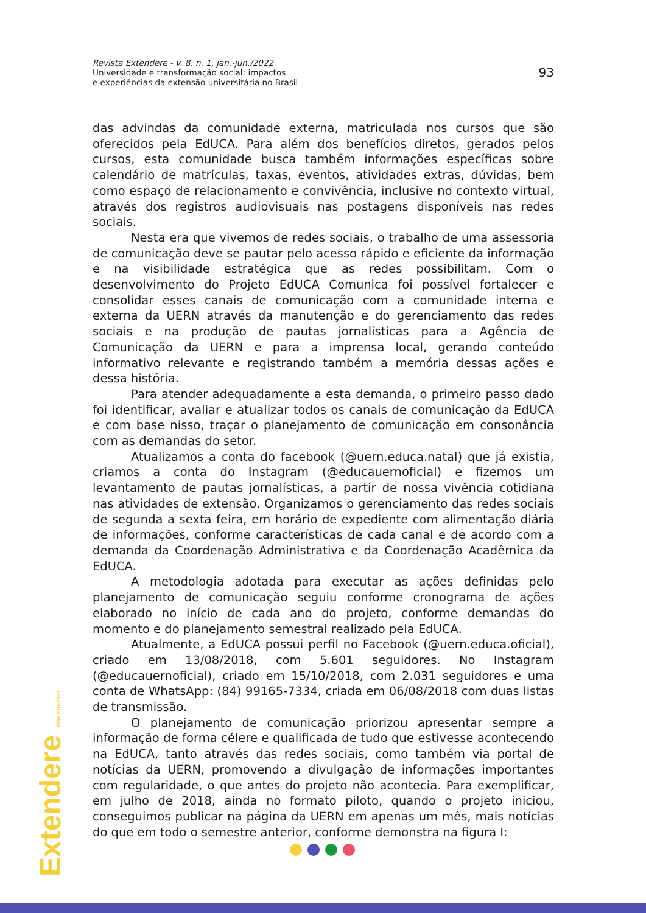Revista Extendere - v. 8, n. 1, jan.-jun./2022
Universidade e transformação social: impactos
e experiências da extensão universitária no Brasil
93
das advindas da comunidade externa, matriculada nos cursos que são oferecidos pela EdUCA. Para além dos benefícios diretos, gerados pelos cursos, esta comunidade busca também informações específicas sobre calendário de matrículas, taxas, eventos, atividades extras, dúvidas, bem como espaço de relacionamento e convivência, inclusive no contexto virtual, através dos registros audiovisuais nas postagens disponíveis nas redes sociais.
Nesta era que vivemos de redes sociais, o trabalho de uma assessoria de comunicação deve se pautar pelo acesso rápido e eficiente da informação e na visibilidade estratégica que as redes possibilitam. Com o desenvolvimento do Projeto EdUCA Comunica foi possível fortalecer e consolidar esses canais de comunicação com a comunidade interna e externa da UERN através da manutenção e do gerenciamento das redes sociais e na produção de pautas jornalísticas para a Agência de Comunicação da UERN e para a imprensa local, gerando conteúdo informativo relevante e registrando também a memória dessas ações e dessa história.
Para atender adequadamente a esta demanda, o primeiro passo dado foi identificar, avaliar e atualizar todos os canais de comunicação da EdUCA e com base nisso, traçar o planejamento de comunicação em consonância com as demandas do setor.
Atualizamos a conta do facebook (@uern.educa.natal) que já existia, criamos a conta do Instagram (@educauernoficial) e fizemos um levantamento de pautas jornalísticas, a partir de nossa vivência cotidiana nas atividades de extensão. Organizamos o gerenciamento das redes sociais de segunda a sexta feira, em horário de expediente com alimentação diária de informações, conforme características de cada canal e de acordo com a demanda da Coordenação Administrativa e da Coordenação Acadêmica da EdUCA.
A metodologia adotada para executar as ações definidas pelo planejamento de comunicação seguiu conforme cronograma de ações elaborado no início de cada ano do projeto, conforme demandas do momento e do planejamento semestral realizado pela EdUCA.
Atualmente, a EdUCA possui perfil no Facebook (@uern.educa.oficial), criado em 13/08/2018, com 5.601 seguidores. No Instagram (@educauernoficial), criado em 15/10/2018, com 2.031 seguidores e uma conta de WhatsApp: (84) 99165-7334, criada em 06/08/2018 com duas listas de transmissão.
O planejamento de comunicação priorizou apresentar sempre a informação de forma célere e qualificada de tudo que estivesse acontecendo na EdUCA, tanto através das redes sociais, como também via portal de notícias da UERN, promovendo a divulgação de informações importantes com regularidade, o que antes do projeto não acontecia. Para exemplificar, em julho de 2018, ainda no formato piloto, quando o projeto iniciou, conseguimos publicar na página da UERN em apenas um mês, mais notícias do que em todo o semestre anterior, conforme demonstra na figura I:
Extendere ISSN 2318-2350